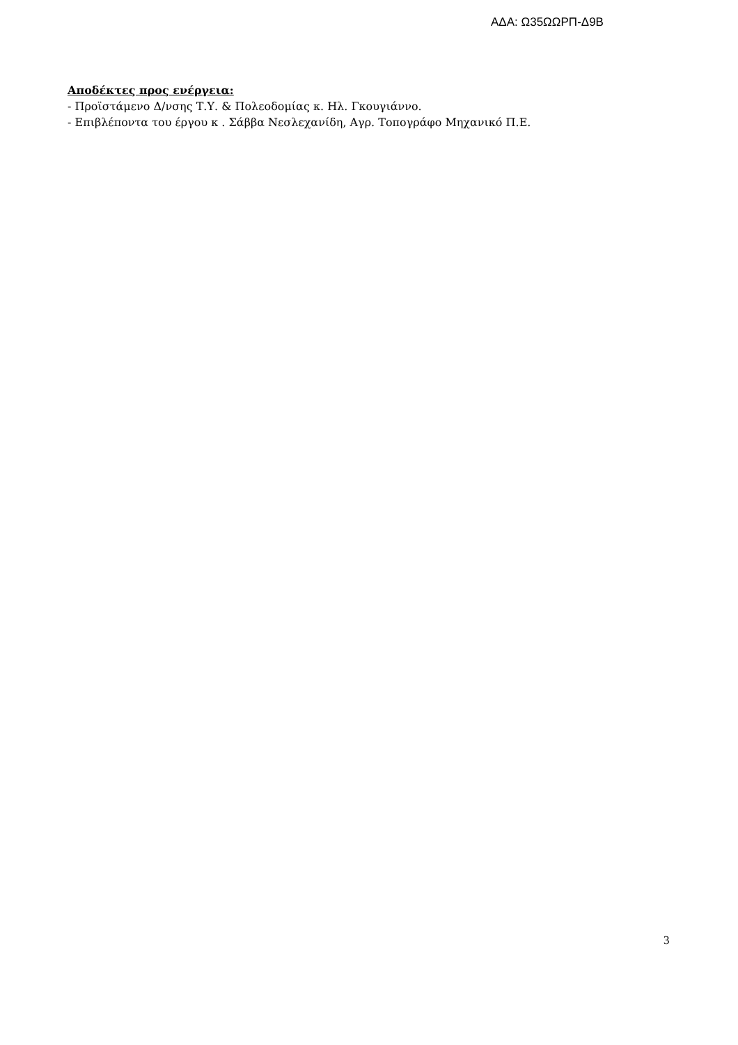ΑΔΑ: Ω35ΩΩΡΠ-Δ9Β
Αποδέκτες προς ενέργεια:
- Προϊστάμενο Δ/νσης Τ.Υ. & Πολεοδομίας κ. Ηλ. Γκουγιάννο.
- Επιβλέποντα του έργου κ . Σάββα Νεσλεχανίδη, Αγρ. Τοπογράφο Μηχανικό Π.Ε.
3